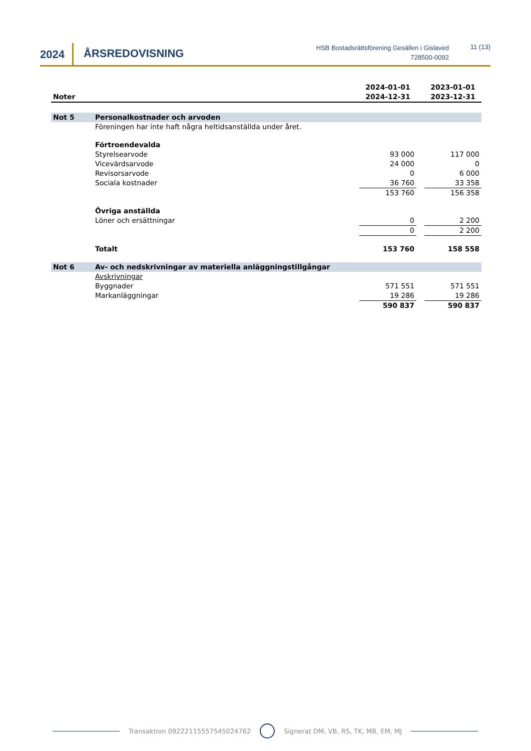2024 ÅRSREDOVISNING
HSB Bostadsrättsförening Gesällen i Gislaved
728500-0092
11 (13)
| Noter | | 2024-01-01 2024-12-31 | | 2023-01-01 2023-12-31 |
| --- | --- | --- | --- | --- |
| Not 5 | Personalkostnader och arvoden | | | |
| | Föreningen har inte haft några heltidsanställda under året. | | | |
| | Förtroendevalda | | | |
| | Styrelsearvode | 93 000 | | 117 000 |
| | Vicevärdsarvode | 24 000 | | 0 |
| | Revisorsarvode | 0 | | 6 000 |
| | Sociala kostnader | 36 760 | | 33 358 |
| | | 153 760 | | 156 358 |
| | Övriga anställda | | | |
| | Löner och ersättningar | 0 | | 2 200 |
| | | 0 | | 2 200 |
| | Totalt | 153 760 | | 158 558 |
| Not 6 | Av- och nedskrivningar av materiella anläggningstillgångar | | | |
| | Avskrivningar | | | |
| | Byggnader | 571 551 | | 571 551 |
| | Markanläggningar | 19 286 | | 19 286 |
| | | 590 837 | | 590 837 |
Transaktion 09222115557545024762 Signerat DM, VB, RS, TK, MB, EM, MJ